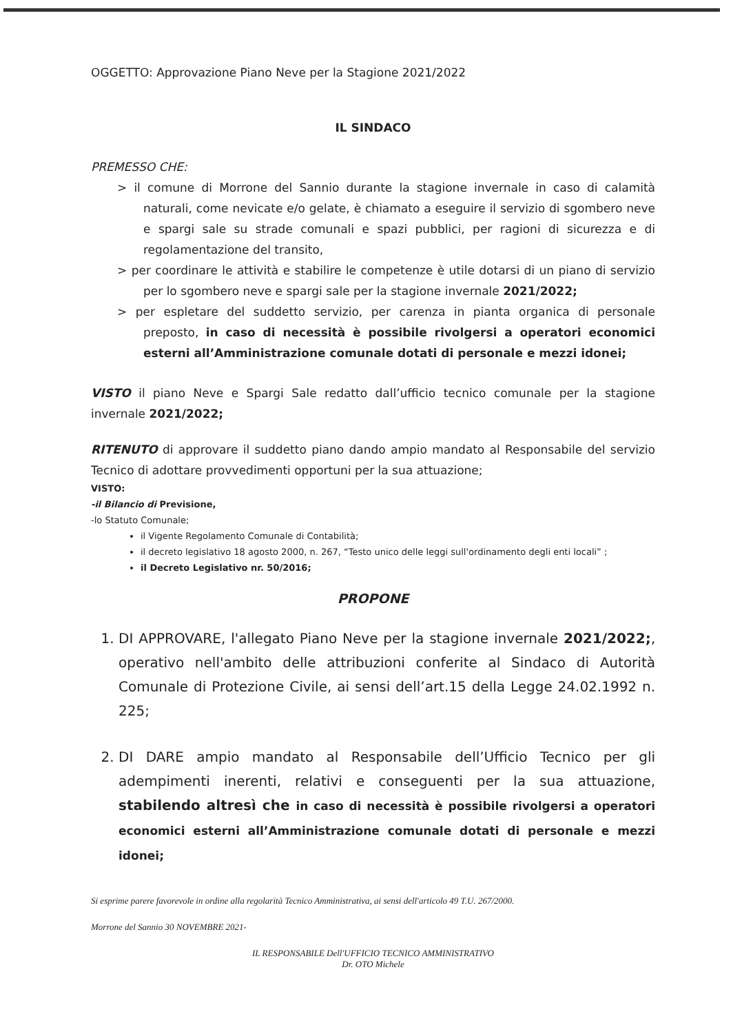OGGETTO: Approvazione Piano Neve per la Stagione 2021/2022
IL SINDACO
PREMESSO CHE:
> il comune di Morrone del Sannio durante la stagione invernale in caso di calamità naturali, come nevicate e/o gelate, è chiamato a eseguire il servizio di sgombero neve e spargi sale su strade comunali e spazi pubblici, per ragioni di sicurezza e di regolamentazione del transito,
> per coordinare le attività e stabilire le competenze è utile dotarsi di un piano di servizio per lo sgombero neve e spargi sale per la stagione invernale 2021/2022;
> per espletare del suddetto servizio, per carenza in pianta organica di personale preposto, in caso di necessità è possibile rivolgersi a operatori economici esterni all’Amministrazione comunale dotati di personale e mezzi idonei;
VISTO il piano Neve e Spargi Sale redatto dall’ufficio tecnico comunale per la stagione invernale 2021/2022;
RITENUTO di approvare il suddetto piano dando ampio mandato al Responsabile del servizio Tecnico di adottare provvedimenti opportuni per la sua attuazione;
VISTO:
-il Bilancio di Previsione,
-lo Statuto Comunale;
il Vigente Regolamento Comunale di Contabilità;
il decreto legislativo 18 agosto 2000, n. 267, “Testo unico delle leggi sull'ordinamento degli enti locali” ;
il Decreto Legislativo nr. 50/2016;
PROPONE
1. DI APPROVARE, l'allegato Piano Neve per la stagione invernale 2021/2022;, operativo nell'ambito delle attribuzioni conferite al Sindaco di Autorità Comunale di Protezione Civile, ai sensi dell’art.15 della Legge 24.02.1992 n. 225;
2. DI DARE ampio mandato al Responsabile dell’Ufficio Tecnico per gli adempimenti inerenti, relativi e conseguenti per la sua attuazione, stabilendo altresì che in caso di necessità è possibile rivolgersi a operatori economici esterni all’Amministrazione comunale dotati di personale e mezzi idonei;
Si esprime parere favorevole in ordine alla regolarità Tecnico Amministrativa, ai sensi dell'articolo 49 T.U. 267/2000.
Morrone del Sannio 30 NOVEMBRE 2021-
IL RESPONSABILE Dell'UFFICIO TECNICO AMMINISTRATIVO
Dr. OTO Michele